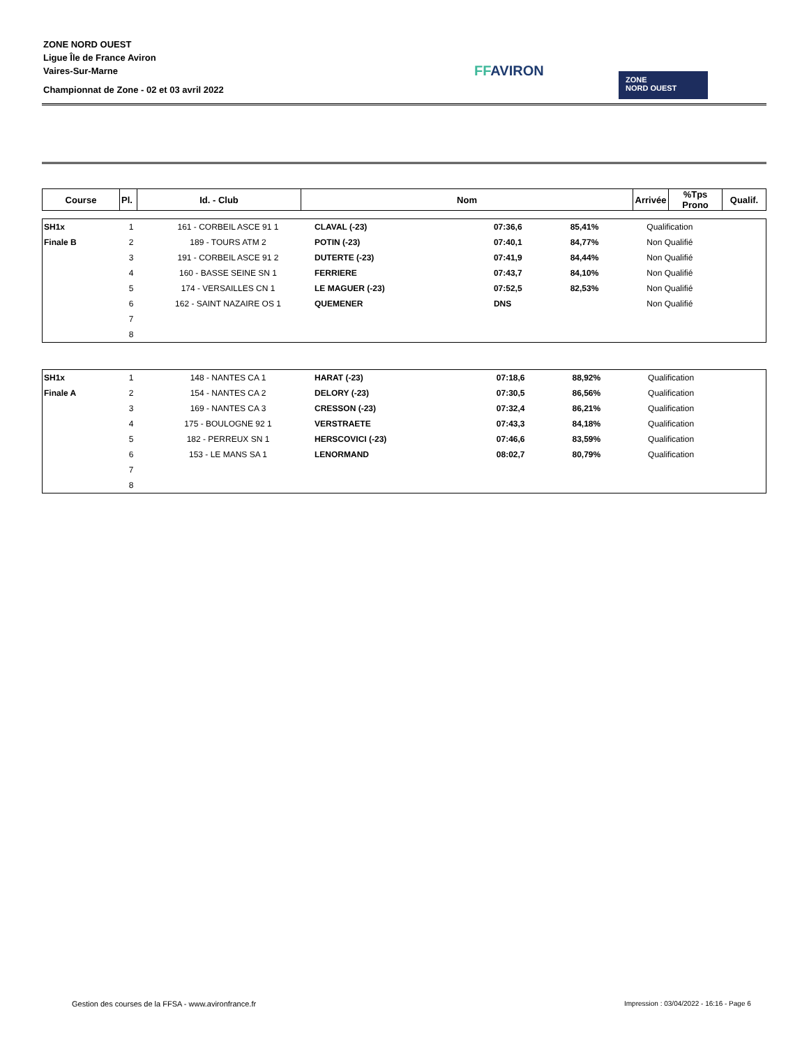ZONE NORD OUEST
Ligue Île de France Aviron
Vaires-Sur-Marne
Championnat de Zone - 02 et 03 avril 2022
FFAVIRON
ZONE
NORD OUEST
| Course | Pl. | Id. - Club | Nom | Arrivée | %Tps Prono | Qualif. |
| --- | --- | --- | --- | --- | --- | --- |
| SH1x | 1 | 161 - CORBEIL ASCE 91 1 | CLAVAL (-23) | 07:36,6 | 85,41% | Qualification |
| Finale B | 2 | 189 - TOURS ATM 2 | POTIN (-23) | 07:40,1 | 84,77% | Non Qualifié |
| | 3 | 191 - CORBEIL ASCE 91 2 | DUTERTE (-23) | 07:41,9 | 84,44% | Non Qualifié |
| | 4 | 160 - BASSE SEINE SN 1 | FERRIERE | 07:43,7 | 84,10% | Non Qualifié |
| | 5 | 174 - VERSAILLES CN 1 | LE MAGUER (-23) | 07:52,5 | 82,53% | Non Qualifié |
| | 6 | 162 - SAINT NAZAIRE OS 1 | QUEMENER | DNS | | Non Qualifié |
| | 7 | | | | | |
| | 8 | | | | | |
| SH1x | 1 | 148 - NANTES CA 1 | HARAT (-23) | 07:18,6 | 88,92% | Qualification |
| Finale A | 2 | 154 - NANTES CA 2 | DELORY (-23) | 07:30,5 | 86,56% | Qualification |
| | 3 | 169 - NANTES CA 3 | CRESSON (-23) | 07:32,4 | 86,21% | Qualification |
| | 4 | 175 - BOULOGNE 92 1 | VERSTRAETE | 07:43,3 | 84,18% | Qualification |
| | 5 | 182 - PERREUX SN 1 | HERSCOVICI (-23) | 07:46,6 | 83,59% | Qualification |
| | 6 | 153 - LE MANS SA 1 | LENORMAND | 08:02,7 | 80,79% | Qualification |
| | 7 | | | | | |
| | 8 | | | | | |
Gestion des courses de la FFSA - www.avironfrance.fr
Impression : 03/04/2022 - 16:16 - Page 6